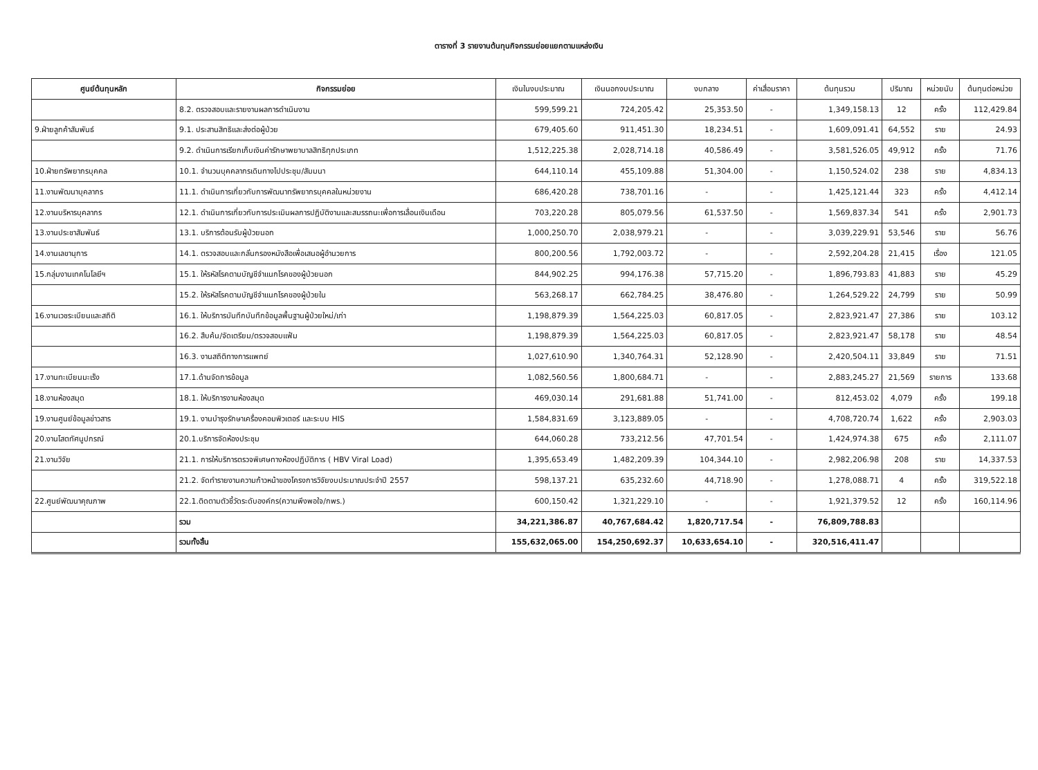ตารางที่ 3 รายงานต้นทุนกิจกรรมย่อยแยกตามแหล่งเงิน
| ศูนย์ต้นทุนหลัก | กิจกรรมย่อย | เงินในงบประมาณ | เงินนอกงบประมาณ | งบกลาง | ค่าเสื่อมราคา | ต้นทุนรวม | ปริมาณ | หน่วยนับ | ต้นทุนต่อหน่วย |
| --- | --- | --- | --- | --- | --- | --- | --- | --- | --- |
| | 8.2. ตรวจสอบและรายงานผลการดำเนินงาน | 599,599.21 | 724,205.42 | 25,353.50 | - | 1,349,158.13 | 12 | ครั้ง | 112,429.84 |
| 9.ฝ่ายลูกค้าสัมพันธ์ | 9.1. ประสานสิทธิและส่งต่อผู้ป่วย | 679,405.60 | 911,451.30 | 18,234.51 | - | 1,609,091.41 | 64,552 | ราย | 24.93 |
| | 9.2. ดำเนินการเรียกเก็บเงินค่ารักษาพยาบาลสิทธิทุกประเภท | 1,512,225.38 | 2,028,714.18 | 40,586.49 | - | 3,581,526.05 | 49,912 | ครั้ง | 71.76 |
| 10.ฝ่ายทรัพยากรบุคคล | 10.1. จำนวนบุคคลากรเดินทางไปประชุม/สัมมนา | 644,110.14 | 455,109.88 | 51,304.00 | - | 1,150,524.02 | 238 | ราย | 4,834.13 |
| 11.งานพัฒนาบุคลากร | 11.1. ดำเนินการเกี่ยวกับการพัฒนาทรัพยากรบุคคลในหน่วยงาน | 686,420.28 | 738,701.16 | - | - | 1,425,121.44 | 323 | ครั้ง | 4,412.14 |
| 12.งานบริหารบุคลากร | 12.1. ดำเนินการเกี่ยวกับการประเมินผลการปฏิบัติงานและสมรรถนะเพื่อการเลื่อนเงินเดือน | 703,220.28 | 805,079.56 | 61,537.50 | - | 1,569,837.34 | 541 | ครั้ง | 2,901.73 |
| 13.งานประชาสัมพันธ์ | 13.1. บริการต้อนรับผู้ป่วยนอก | 1,000,250.70 | 2,038,979.21 | - | - | 3,039,229.91 | 53,546 | ราย | 56.76 |
| 14.งานเลขานุการ | 14.1. ตรวจสอบและกลั่นกรองหนังสือเพื่อเสนอผู้อำนวยการ | 800,200.56 | 1,792,003.72 | - | - | 2,592,204.28 | 21,415 | เรื่อง | 121.05 |
| 15.กลุ่มงานเทคโนโลยีฯ | 15.1. ให้รหัสโรคตามบัญชีจำแนกโรคของผู้ป่วยนอก | 844,902.25 | 994,176.38 | 57,715.20 | - | 1,896,793.83 | 41,883 | ราย | 45.29 |
| | 15.2. ให้รหัสโรคตามบัญชีจำแนกโรคของผู้ป่วยใน | 563,268.17 | 662,784.25 | 38,476.80 | - | 1,264,529.22 | 24,799 | ราย | 50.99 |
| 16.งานเวชระเบียนและสถิติ | 16.1. ให้บริการบันทึกบันทึกข้อมูลพื้นฐานผู้ป่วยใหม่/เก่า | 1,198,879.39 | 1,564,225.03 | 60,817.05 | - | 2,823,921.47 | 27,386 | ราย | 103.12 |
| | 16.2. สืบค้น/จัดเตรียม/ตรวจสอบแฟ้ม | 1,198,879.39 | 1,564,225.03 | 60,817.05 | - | 2,823,921.47 | 58,178 | ราย | 48.54 |
| | 16.3. งานสถิติทางการแพทย์ | 1,027,610.90 | 1,340,764.31 | 52,128.90 | - | 2,420,504.11 | 33,849 | ราย | 71.51 |
| 17.งานทะเบียนมะเร็ง | 17.1.ด้านจัดการข้อมูล | 1,082,560.56 | 1,800,684.71 | - | - | 2,883,245.27 | 21,569 | รายการ | 133.68 |
| 18.งานห้องสมุด | 18.1. ให้บริการงานห้องสมุด | 469,030.14 | 291,681.88 | 51,741.00 | - | 812,453.02 | 4,079 | ครั้ง | 199.18 |
| 19.งานศูนย์ข้อมูลข่าวสาร | 19.1. งานบำรุงรักษาเครื่องคอมพิวเตอร์ และระบบ HIS | 1,584,831.69 | 3,123,889.05 | - | - | 4,708,720.74 | 1,622 | ครั้ง | 2,903.03 |
| 20.งานโสตทัศนูปกรณ์ | 20.1.บริการจัดห้องประชุม | 644,060.28 | 733,212.56 | 47,701.54 | - | 1,424,974.38 | 675 | ครั้ง | 2,111.07 |
| 21.งานวิจัย | 21.1. การให้บริการตรวจพิเศษทางห้องปฏิบัติการ ( HBV Viral Load) | 1,395,653.49 | 1,482,209.39 | 104,344.10 | - | 2,982,206.98 | 208 | ราย | 14,337.53 |
| | 21.2. จัดทำรายงานความก้าวหน้าของโครงการวิจัยงบประมาณประจำปี 2557 | 598,137.21 | 635,232.60 | 44,718.90 | - | 1,278,088.71 | 4 | ครั้ง | 319,522.18 |
| 22.ศูนย์พัฒนาคุณภาพ | 22.1.ติดตามตัวชี้วัดระดับองค์กร(ความพึงพอใจ/กพร.) | 600,150.42 | 1,321,229.10 | - | - | 1,921,379.52 | 12 | ครั้ง | 160,114.96 |
| | รวม | 34,221,386.87 | 40,767,684.42 | 1,820,717.54 | - | 76,809,788.83 | | | |
| | รวมทั้งสิ้น | 155,632,065.00 | 154,250,692.37 | 10,633,654.10 | - | 320,516,411.47 | | | |